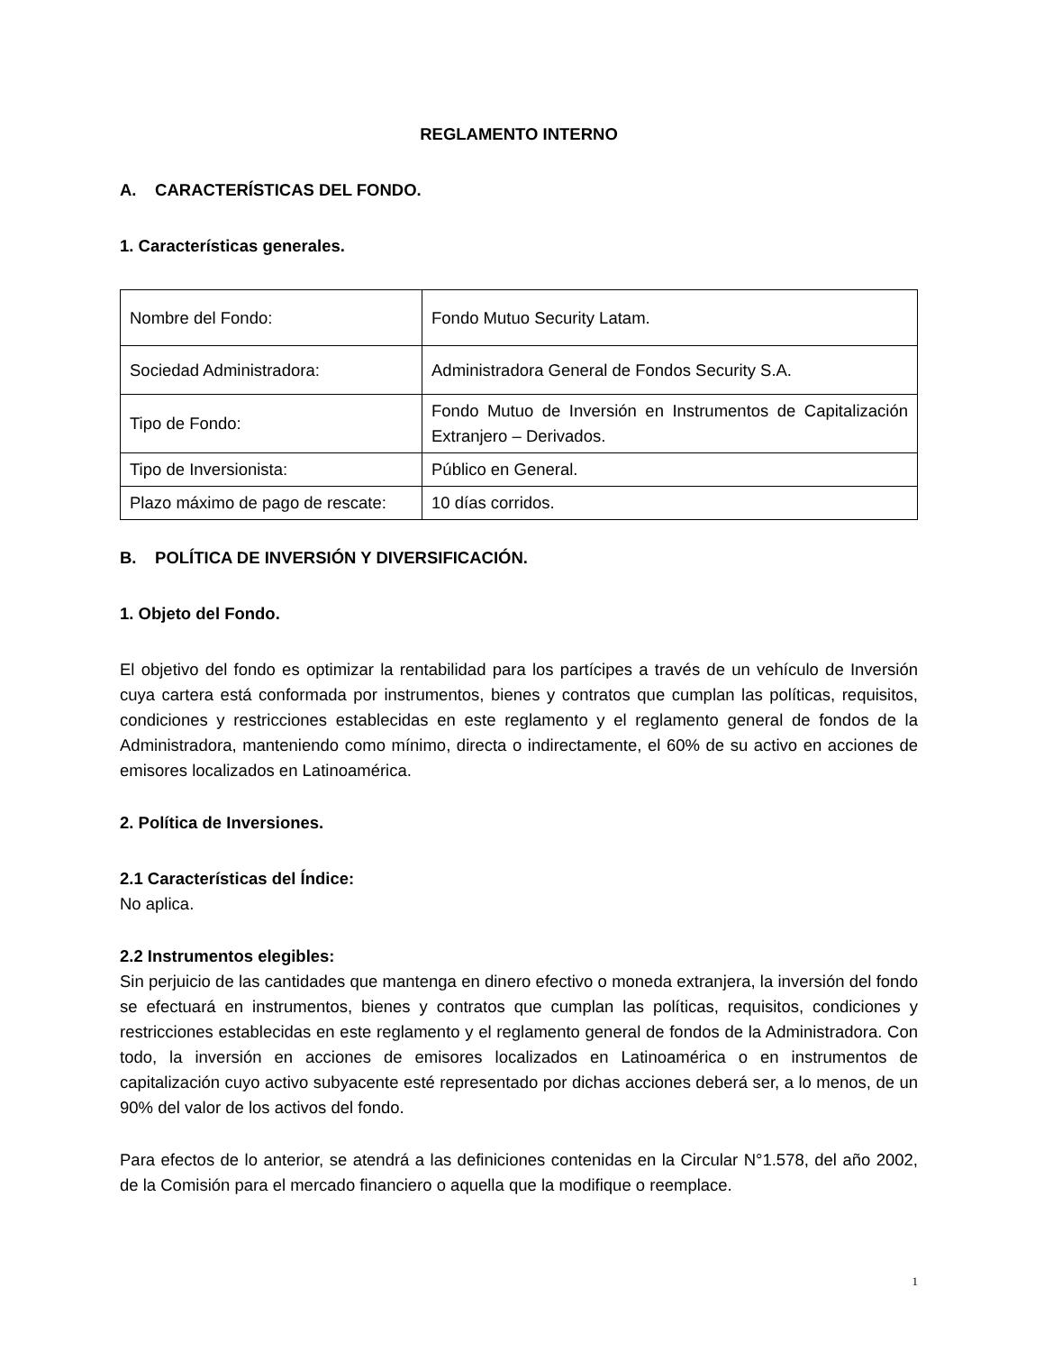REGLAMENTO INTERNO
A. CARACTERÍSTICAS DEL FONDO.
1. Características generales.
| Nombre del Fondo: | Fondo Mutuo Security Latam. |
| Sociedad Administradora: | Administradora General de Fondos Security S.A. |
| Tipo de Fondo: | Fondo Mutuo de Inversión en Instrumentos de Capitalización Extranjero – Derivados. |
| Tipo de Inversionista: | Público en General. |
| Plazo máximo de pago de rescate: | 10 días corridos. |
B. POLÍTICA DE INVERSIÓN Y DIVERSIFICACIÓN.
1. Objeto del Fondo.
El objetivo del fondo es optimizar la rentabilidad para los partícipes a través de un vehículo de Inversión cuya cartera está conformada por instrumentos, bienes y contratos que cumplan las políticas, requisitos, condiciones y restricciones establecidas en este reglamento y el reglamento general de fondos de la Administradora, manteniendo como mínimo, directa o indirectamente, el 60% de su activo en acciones de emisores localizados en Latinoamérica.
2. Política de Inversiones.
2.1 Características del Índice:
No aplica.
2.2 Instrumentos elegibles:
Sin perjuicio de las cantidades que mantenga en dinero efectivo o moneda extranjera, la inversión del fondo se efectuará en instrumentos, bienes y contratos que cumplan las políticas, requisitos, condiciones y restricciones establecidas en este reglamento y el reglamento general de fondos de la Administradora. Con todo, la inversión en acciones de emisores localizados en Latinoamérica o en instrumentos de capitalización cuyo activo subyacente esté representado por dichas acciones deberá ser, a lo menos, de un 90% del valor de los activos del fondo.
Para efectos de lo anterior, se atendrá a las definiciones contenidas en la Circular N°1.578, del año 2002, de la Comisión para el mercado financiero o aquella que la modifique o reemplace.
1